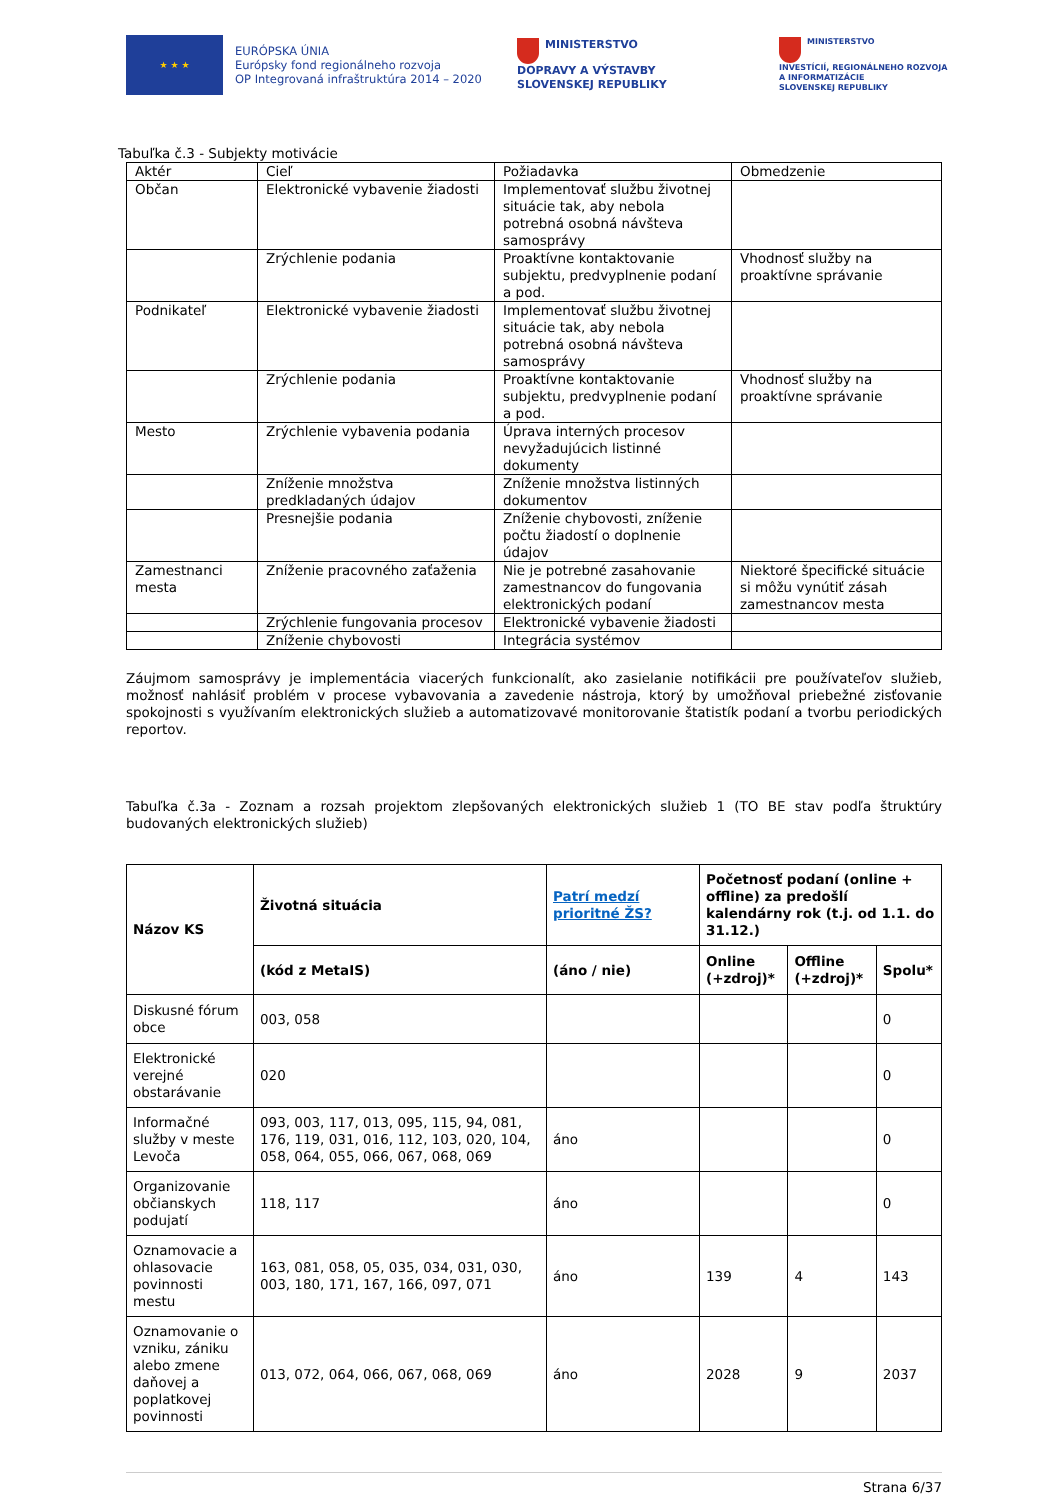★ ★ ★
EURÓPSKA ÚNIA
Európsky fond regionálneho rozvoja
OP Integrovaná infraštruktúra 2014 – 2020
MINISTERSTVO
DOPRAVY A VÝSTAVBY
SLOVENSKEJ REPUBLIKY
MINISTERSTVO
INVESTÍCIÍ, REGIONÁLNEHO ROZVOJA
A INFORMATIZÁCIE
SLOVENSKEJ REPUBLIKY
Tabuľka č.3 - Subjekty motivácie
| Aktér | Cieľ | Požiadavka | Obmedzenie |
| --- | --- | --- | --- |
| Občan | Elektronické vybavenie žiadosti | Implementovať službu životnej situácie tak, aby nebola potrebná osobná návšteva samosprávy | |
| | Zrýchlenie podania | Proaktívne kontaktovanie subjektu, predvyplnenie podaní a pod. | Vhodnosť služby na proaktívne správanie |
| Podnikateľ | Elektronické vybavenie žiadosti | Implementovať službu životnej situácie tak, aby nebola potrebná osobná návšteva samosprávy | |
| | Zrýchlenie podania | Proaktívne kontaktovanie subjektu, predvyplnenie podaní a pod. | Vhodnosť služby na proaktívne správanie |
| Mesto | Zrýchlenie vybavenia podania | Úprava interných procesov nevyžadujúcich listinné dokumenty | |
| | Zníženie množstva predkladaných údajov | Zníženie množstva listinných dokumentov | |
| | Presnejšie podania | Zníženie chybovosti, zníženie počtu žiadostí o doplnenie údajov | |
| Zamestnanci mesta | Zníženie pracovného zaťaženia | Nie je potrebné zasahovanie zamestnancov do fungovania elektronických podaní | Niektoré špecifické situácie si môžu vynútiť zásah zamestnancov mesta |
| | Zrýchlenie fungovania procesov | Elektronické vybavenie žiadosti | |
| | Zníženie chybovosti | Integrácia systémov | |
Záujmom samosprávy je implementácia viacerých funkcionalít, ako zasielanie notifikácii pre používateľov služieb, možnosť nahlásiť problém v procese vybavovania a zavedenie nástroja, ktorý by umožňoval priebežné zisťovanie spokojnosti s využívaním elektronických služieb a automatizovavé monitorovanie štatistík podaní a tvorbu periodických reportov.
Tabuľka č.3a - Zoznam a rozsah projektom zlepšovaných elektronických služieb 1 (TO BE stav podľa štruktúry budovaných elektronických služieb)
| Názov KS | Životná situácia | Patrí medzí prioritné ŽS? | Početnosť podaní (online + offline) za predošlí kalendárny rok (t.j. od 1.1. do 31.12.) | | |
| --- | --- | --- | --- | --- | --- |
| | (kód z MetaIS) | (áno / nie) | Online (+zdroj)* | Offline (+zdroj)* | Spolu* |
| Diskusné fórum obce | 003, 058 | | | | 0 |
| Elektronické verejné obstarávanie | 020 | | | | 0 |
| Informačné služby v meste Levoča | 093, 003, 117, 013, 095, 115, 94, 081, 176, 119, 031, 016, 112, 103, 020, 104, 058, 064, 055, 066, 067, 068, 069 | áno | | | 0 |
| Organizovanie občianskych podujatí | 118, 117 | áno | | | 0 |
| Oznamovacie a ohlasovacie povinnosti mestu | 163, 081, 058, 05, 035, 034, 031, 030, 003, 180, 171, 167, 166, 097, 071 | áno | 139 | 4 | 143 |
| Oznamovanie o vzniku, zániku alebo zmene daňovej a poplatkovej povinnosti | 013, 072, 064, 066, 067, 068, 069 | áno | 2028 | 9 | 2037 |
Strana 6/37